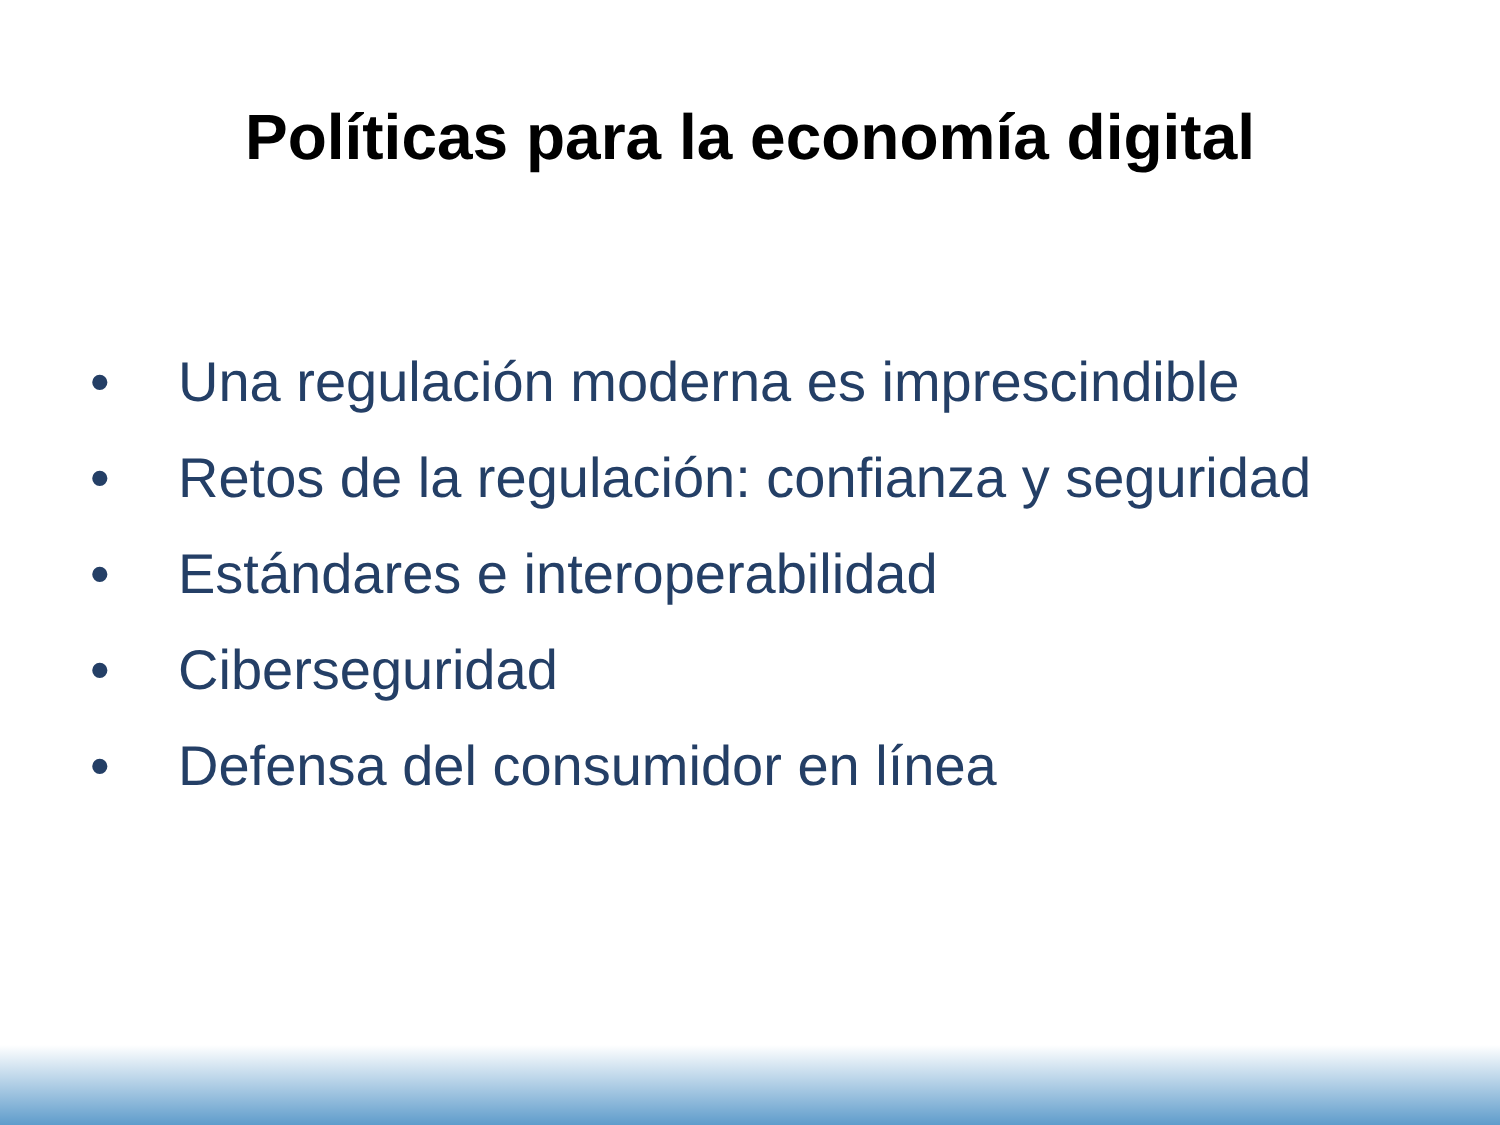Políticas para la economía digital
• Una regulación moderna es imprescindible
• Retos de la regulación: confianza y seguridad
• Estándares e interoperabilidad
• Ciberseguridad
• Defensa del consumidor en línea